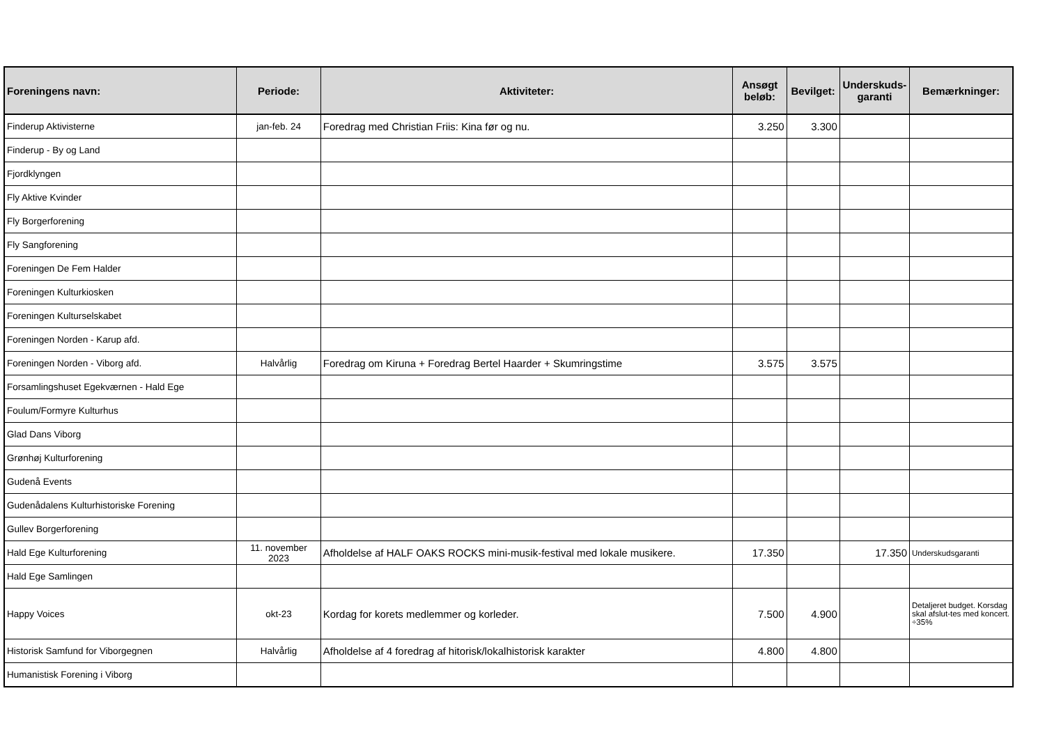| Foreningens navn: | Periode: | Aktiviteter: | Ansøgt beløb: | Bevilget: | Underskuds-garanti | Bemærkninger: |
| --- | --- | --- | --- | --- | --- | --- |
| Finderup Aktivisterne | jan-feb. 24 | Foredrag med Christian Friis: Kina før og nu. | 3.250 | 3.300 | | |
| Finderup - By og Land | | | | | | |
| Fjordklyngen | | | | | | |
| Fly Aktive Kvinder | | | | | | |
| Fly Borgerforening | | | | | | |
| Fly Sangforening | | | | | | |
| Foreningen De Fem Halder | | | | | | |
| Foreningen Kulturkiosken | | | | | | |
| Foreningen Kulturselskabet | | | | | | |
| Foreningen Norden - Karup afd. | | | | | | |
| Foreningen Norden - Viborg afd. | Halvårlig | Foredrag om Kiruna + Foredrag Bertel Haarder + Skumringstime | 3.575 | 3.575 | | |
| Forsamlingshuset Egekværnen - Hald Ege | | | | | | |
| Foulum/Formyre Kulturhus | | | | | | |
| Glad Dans Viborg | | | | | | |
| Grønhøj Kulturforening | | | | | | |
| Gudenå Events | | | | | | |
| Gudenådalens Kulturhistoriske Forening | | | | | | |
| Gullev Borgerforening | | | | | | |
| Hald Ege Kulturforening | 11. november 2023 | Afholdelse af HALF OAKS ROCKS mini-musik-festival med lokale musikere. | 17.350 | | 17.350 | Underskudsgaranti |
| Hald Ege Samlingen | | | | | | |
| Happy Voices | okt-23 | Kordag for korets medlemmer og korleder. | 7.500 | 4.900 | | Detaljeret budget. Korsdag skal afslut-tes med koncert. ÷35% |
| Historisk Samfund for Viborgegnen | Halvårlig | Afholdelse af 4 foredrag af hitorisk/lokalhistorisk karakter | 4.800 | 4.800 | | |
| Humanistisk Forening i Viborg | | | | | | |